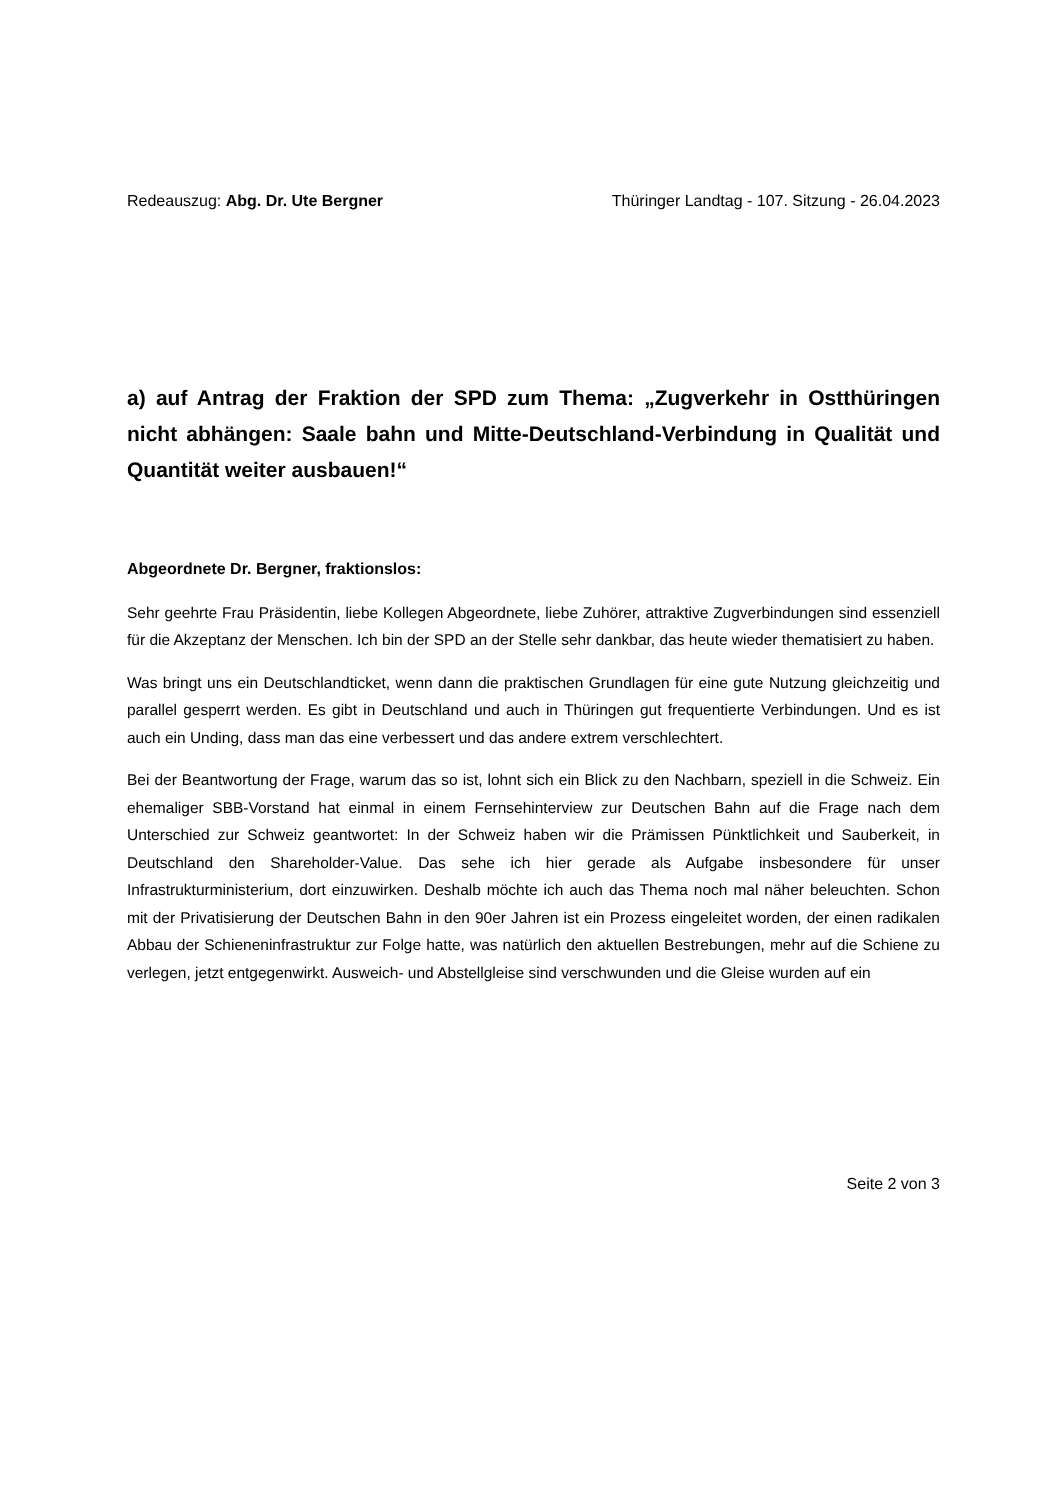Redeauszug: Abg. Dr. Ute Bergner Thüringer Landtag - 107. Sitzung - 26.04.2023
a) auf Antrag der Fraktion der SPD zum Thema: „Zugverkehr in Ostthüringen nicht abhängen: Saale bahn und Mitte-Deutschland-Verbindung in Qualität und Quantität weiter ausbauen!“
Abgeordnete Dr. Bergner, fraktionslos:
Sehr geehrte Frau Präsidentin, liebe Kollegen Abgeordnete, liebe Zuhörer, attraktive Zugverbindungen sind essenziell für die Akzeptanz der Menschen. Ich bin der SPD an der Stelle sehr dankbar, das heute wieder thematisiert zu haben.
Was bringt uns ein Deutschlandticket, wenn dann die praktischen Grundlagen für eine gute Nutzung gleichzeitig und parallel gesperrt werden. Es gibt in Deutschland und auch in Thüringen gut frequentierte Verbindungen. Und es ist auch ein Unding, dass man das eine verbessert und das andere extrem verschlechtert.
Bei der Beantwortung der Frage, warum das so ist, lohnt sich ein Blick zu den Nachbarn, speziell in die Schweiz. Ein ehemaliger SBB-Vorstand hat einmal in einem Fernsehinterview zur Deutschen Bahn auf die Frage nach dem Unterschied zur Schweiz geantwortet: In der Schweiz haben wir die Prämissen Pünktlichkeit und Sauberkeit, in Deutschland den Shareholder-Value. Das sehe ich hier gerade als Aufgabe insbesondere für unser Infrastrukturministerium, dort einzuwirken. Deshalb möchte ich auch das Thema noch mal näher beleuchten. Schon mit der Privatisierung der Deutschen Bahn in den 90er Jahren ist ein Prozess eingeleitet worden, der einen radikalen Abbau der Schieneninfrastruktur zur Folge hatte, was natürlich den aktuellen Bestrebungen, mehr auf die Schiene zu verlegen, jetzt entgegenwirkt. Ausweich- und Abstellgleise sind verschwunden und die Gleise wurden auf ein
Seite 2 von 3